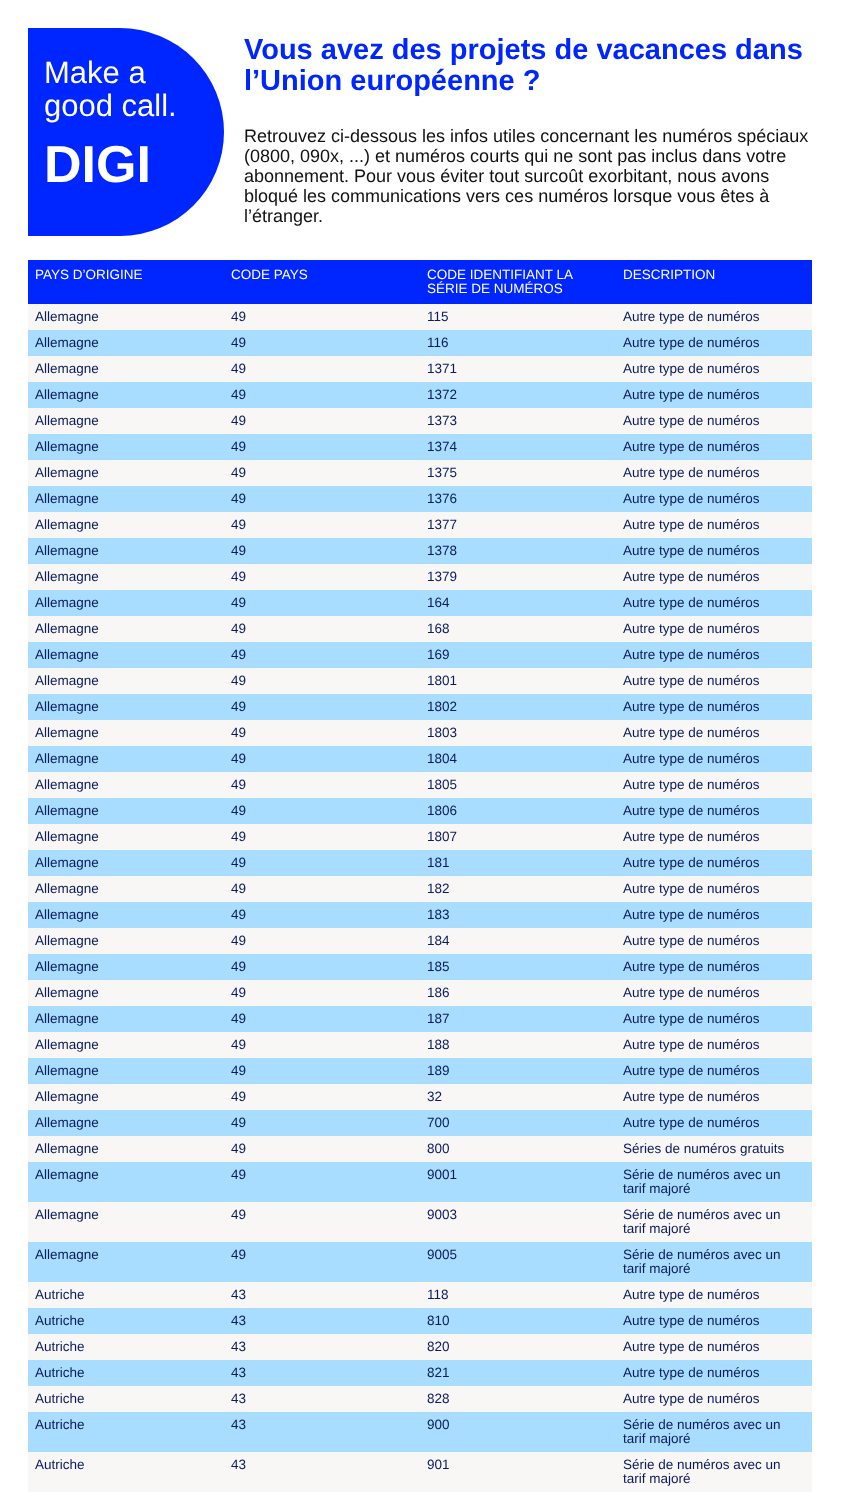Make a
good call.
DIGI
Vous avez des projets de vacances dans l’Union européenne ?
Retrouvez ci-dessous les infos utiles concernant les numéros spéciaux (0800, 090x, ...) et numéros courts qui ne sont pas inclus dans votre abonnement. Pour vous éviter tout surcoût exorbitant, nous avons bloqué les communications vers ces numéros lorsque vous êtes à l’étranger.
| PAYS D’ORIGINE | CODE PAYS | CODE IDENTIFIANT LA SÉRIE DE NUMÉROS | DESCRIPTION |
| --- | --- | --- | --- |
| Allemagne | 49 | 115 | Autre type de numéros |
| Allemagne | 49 | 116 | Autre type de numéros |
| Allemagne | 49 | 1371 | Autre type de numéros |
| Allemagne | 49 | 1372 | Autre type de numéros |
| Allemagne | 49 | 1373 | Autre type de numéros |
| Allemagne | 49 | 1374 | Autre type de numéros |
| Allemagne | 49 | 1375 | Autre type de numéros |
| Allemagne | 49 | 1376 | Autre type de numéros |
| Allemagne | 49 | 1377 | Autre type de numéros |
| Allemagne | 49 | 1378 | Autre type de numéros |
| Allemagne | 49 | 1379 | Autre type de numéros |
| Allemagne | 49 | 164 | Autre type de numéros |
| Allemagne | 49 | 168 | Autre type de numéros |
| Allemagne | 49 | 169 | Autre type de numéros |
| Allemagne | 49 | 1801 | Autre type de numéros |
| Allemagne | 49 | 1802 | Autre type de numéros |
| Allemagne | 49 | 1803 | Autre type de numéros |
| Allemagne | 49 | 1804 | Autre type de numéros |
| Allemagne | 49 | 1805 | Autre type de numéros |
| Allemagne | 49 | 1806 | Autre type de numéros |
| Allemagne | 49 | 1807 | Autre type de numéros |
| Allemagne | 49 | 181 | Autre type de numéros |
| Allemagne | 49 | 182 | Autre type de numéros |
| Allemagne | 49 | 183 | Autre type de numéros |
| Allemagne | 49 | 184 | Autre type de numéros |
| Allemagne | 49 | 185 | Autre type de numéros |
| Allemagne | 49 | 186 | Autre type de numéros |
| Allemagne | 49 | 187 | Autre type de numéros |
| Allemagne | 49 | 188 | Autre type de numéros |
| Allemagne | 49 | 189 | Autre type de numéros |
| Allemagne | 49 | 32 | Autre type de numéros |
| Allemagne | 49 | 700 | Autre type de numéros |
| Allemagne | 49 | 800 | Séries de numéros gratuits |
| Allemagne | 49 | 9001 | Série de numéros avec un tarif majoré |
| Allemagne | 49 | 9003 | Série de numéros avec un tarif majoré |
| Allemagne | 49 | 9005 | Série de numéros avec un tarif majoré |
| Autriche | 43 | 118 | Autre type de numéros |
| Autriche | 43 | 810 | Autre type de numéros |
| Autriche | 43 | 820 | Autre type de numéros |
| Autriche | 43 | 821 | Autre type de numéros |
| Autriche | 43 | 828 | Autre type de numéros |
| Autriche | 43 | 900 | Série de numéros avec un tarif majoré |
| Autriche | 43 | 901 | Série de numéros avec un tarif majoré |